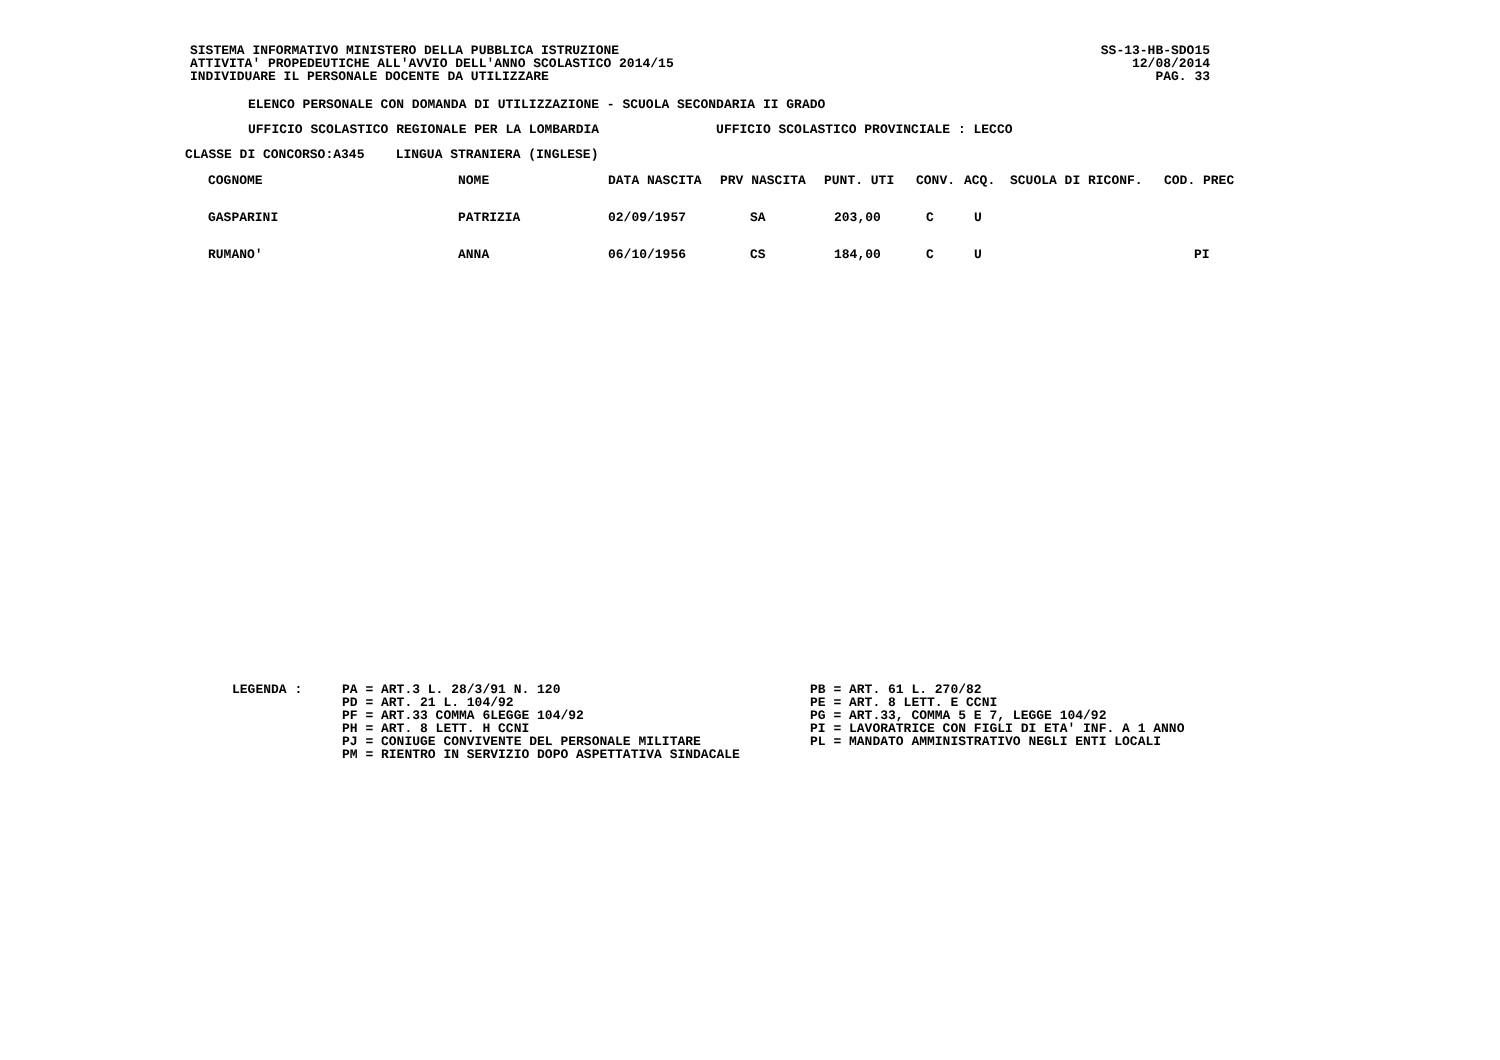SISTEMA INFORMATIVO MINISTERO DELLA PUBBLICA ISTRUZIONE
ATTIVITA' PROPEDEUTICHE ALL'AVVIO DELL'ANNO SCOLASTICO 2014/15
INDIVIDUARE IL PERSONALE DOCENTE DA UTILIZZARE
SS-13-HB-SDO15
12/08/2014
PAG. 33
ELENCO PERSONALE CON DOMANDA DI UTILIZZAZIONE - SCUOLA SECONDARIA II GRADO
UFFICIO SCOLASTICO REGIONALE PER LA LOMBARDIA UFFICIO SCOLASTICO PROVINCIALE : LECCO
CLASSE DI CONCORSO:A345 LINGUA STRANIERA (INGLESE)
| COGNOME | NOME | DATA NASCITA | PRV NASCITA | PUNT. UTI | CONV. | ACQ. | SCUOLA DI RICONF. | COD. PREC |
| --- | --- | --- | --- | --- | --- | --- | --- | --- |
| GASPARINI | PATRIZIA | 02/09/1957 | SA | 203,00 | C | U | | |
| RUMANO' | ANNA | 06/10/1956 | CS | 184,00 | C | U | | PI |
LEGENDA :
PA = ART.3 L. 28/3/91 N. 120 PD = ART. 21 L. 104/92 PF = ART.33 COMMA 6LEGGE 104/92 PH = ART. 8 LETT. H CCNI PJ = CONIUGE CONVIVENTE DEL PERSONALE MILITARE PM = RIENTRO IN SERVIZIO DOPO ASPETTATIVA SINDACALE
PB = ART. 61 L. 270/82 PE = ART. 8 LETT. E CCNI PG = ART.33, COMMA 5 E 7, LEGGE 104/92 PI = LAVORATRICE CON FIGLI DI ETA' INF. A 1 ANNO PL = MANDATO AMMINISTRATIVO NEGLI ENTI LOCALI